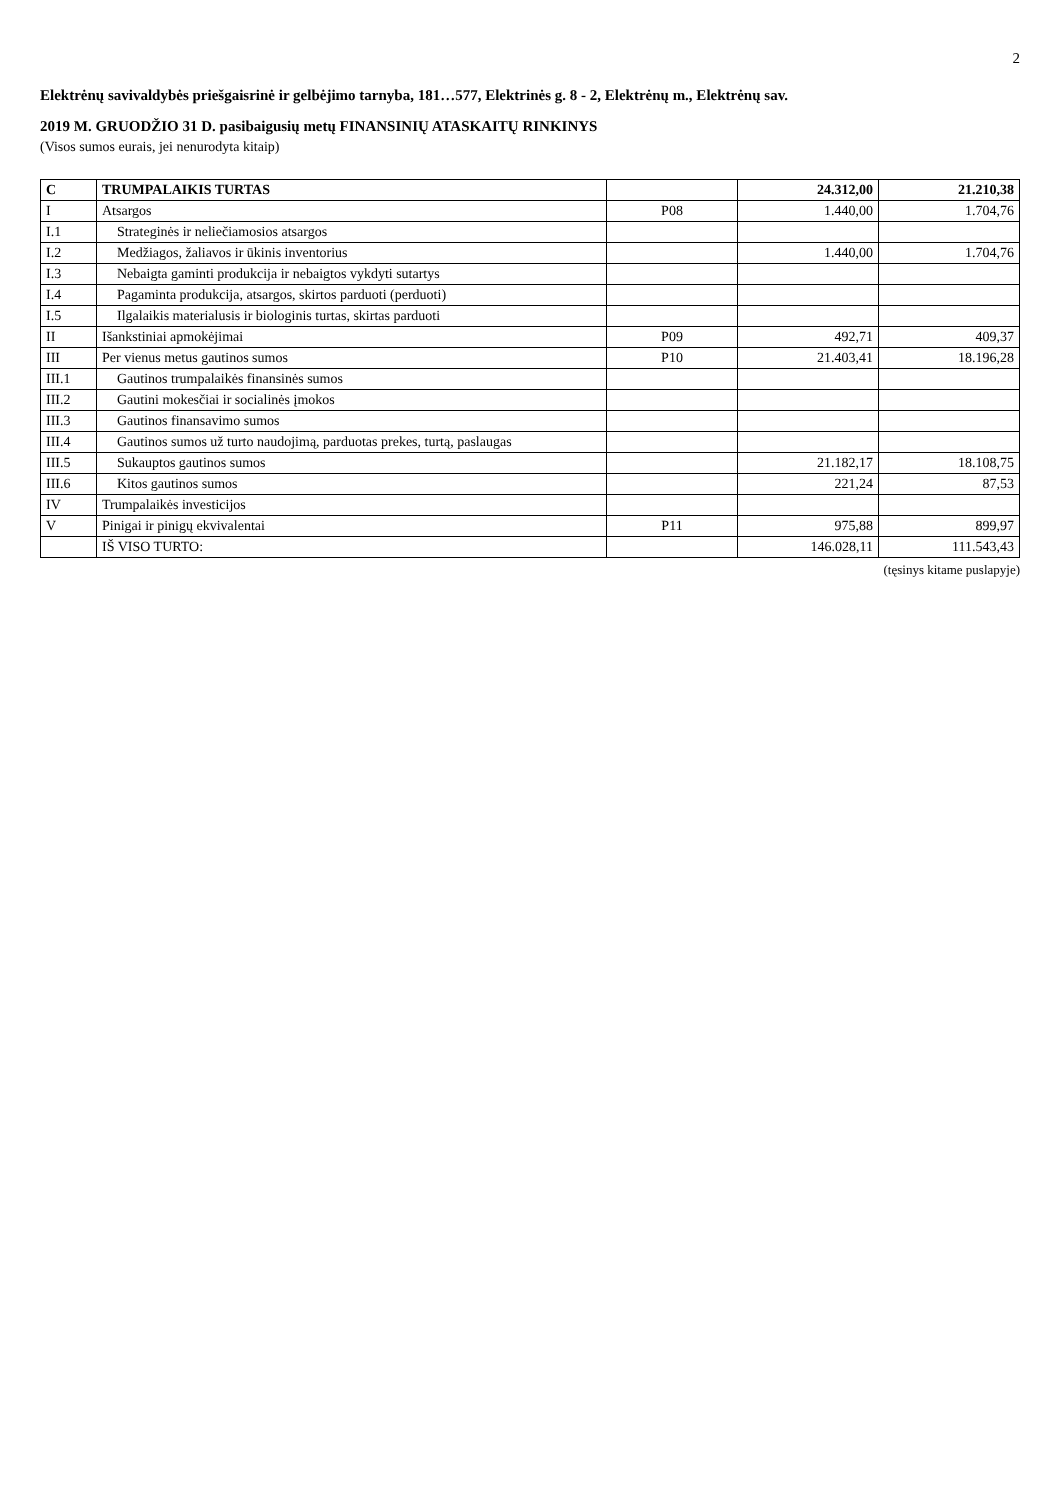2
Elektrėnų savivaldybės priešgaisrinė ir gelbėjimo tarnyba, 181…577, Elektrinės g. 8 - 2, Elektrėnų m., Elektrėnų sav.
2019 M. GRUODŽIO 31 D. pasibaigusių metų FINANSINIŲ ATASKAITŲ RINKINYS
(Visos sumos eurais, jei nenurodyta kitaip)
| C | TRUMPALAIKIS TURTAS | | 24.312,00 | 21.210,38 |
| I | Atsargos | P08 | 1.440,00 | 1.704,76 |
| I.1 | Strateginės ir neliečiamosios atsargos | | | |
| I.2 | Medžiagos, žaliavos ir ūkinis inventorius | | 1.440,00 | 1.704,76 |
| I.3 | Nebaigta gaminti produkcija ir nebaigtos vykdyti sutartys | | | |
| I.4 | Pagaminta produkcija, atsargos, skirtos parduoti (perduoti) | | | |
| I.5 | Ilgalaikis materialusis ir biologinis turtas, skirtas parduoti | | | |
| II | Išankstiniai apmokėjimai | P09 | 492,71 | 409,37 |
| III | Per vienus metus gautinos sumos | P10 | 21.403,41 | 18.196,28 |
| III.1 | Gautinos trumpalaikės finansinės sumos | | | |
| III.2 | Gautini mokesčiai ir socialinės įmokos | | | |
| III.3 | Gautinos finansavimo sumos | | | |
| III.4 | Gautinos sumos už turto naudojimą, parduotas prekes, turtą, paslaugas | | | |
| III.5 | Sukauptos gautinos sumos | | 21.182,17 | 18.108,75 |
| III.6 | Kitos gautinos sumos | | 221,24 | 87,53 |
| IV | Trumpalaikės investicijos | | | |
| V | Pinigai ir pinigų ekvivalentai | P11 | 975,88 | 899,97 |
| | IŠ VISO TURTO: | | 146.028,11 | 111.543,43 |
(tęsinys kitame puslapyje)